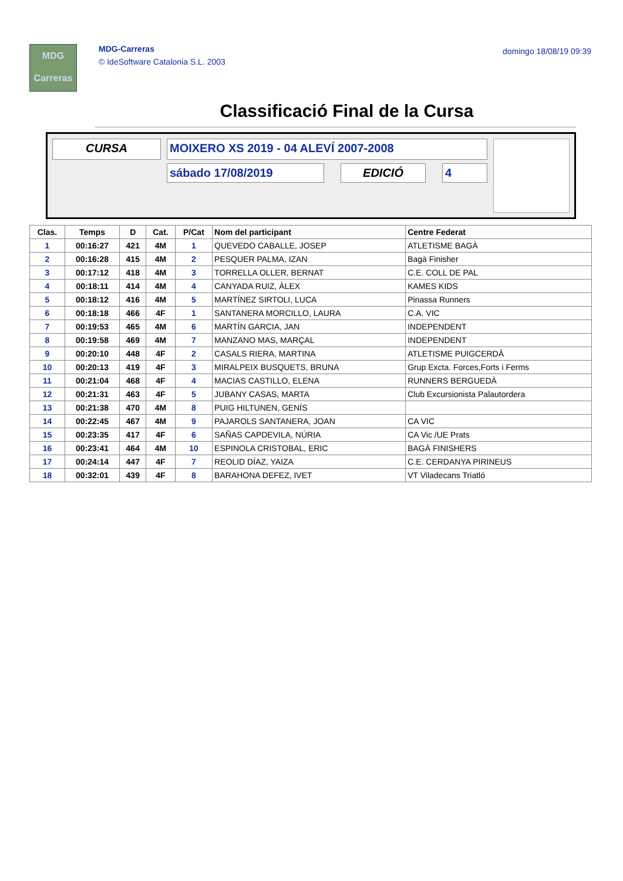MDG
Carreras
MDG-Carreras
© IdeSoftware Catalonia S.L. 2003
domingo 18/08/19 09:39
Classificació Final de la Cursa
CURSA MOIXERO XS 2019 - 04 ALEVÍ 2007-2008
sábado 17/08/2019 EDICIÓ 4
| Clas. | Temps | D | Cat. | P/Cat | Nom del participant | Centre Federat |
| --- | --- | --- | --- | --- | --- | --- |
| 1 | 00:16:27 | 421 | 4M | 1 | QUEVEDO CABALLE, JOSEP | ATLETISME BAGÀ |
| 2 | 00:16:28 | 415 | 4M | 2 | PESQUER PALMA, IZAN | Bagà Finisher |
| 3 | 00:17:12 | 418 | 4M | 3 | TORRELLA OLLER, BERNAT | C.E. COLL DE PAL |
| 4 | 00:18:11 | 414 | 4M | 4 | CANYADA RUIZ, ÀLEX | KAMES KIDS |
| 5 | 00:18:12 | 416 | 4M | 5 | MARTÍNEZ SIRTOLI, LUCA | Pinassa Runners |
| 6 | 00:18:18 | 466 | 4F | 1 | SANTANERA MORCILLO, LAURA | C.A. VIC |
| 7 | 00:19:53 | 465 | 4M | 6 | MARTÍN GARCIA, JAN | INDEPENDENT |
| 8 | 00:19:58 | 469 | 4M | 7 | MANZANO MAS, MARÇAL | INDEPENDENT |
| 9 | 00:20:10 | 448 | 4F | 2 | CASALS RIERA, MARTINA | ATLETISME PUIGCERDÀ |
| 10 | 00:20:13 | 419 | 4F | 3 | MIRALPEIX BUSQUETS, BRUNA | Grup Excta. Forces,Forts i Ferms |
| 11 | 00:21:04 | 468 | 4F | 4 | MACIAS CASTILLO, ELENA | RUNNERS BERGUEDÀ |
| 12 | 00:21:31 | 463 | 4F | 5 | JUBANY CASAS, MARTA | Club Excursionista Palautordera |
| 13 | 00:21:38 | 470 | 4M | 8 | PUIG HILTUNEN, GENÍS | |
| 14 | 00:22:45 | 467 | 4M | 9 | PAJAROLS SANTANERA, JOAN | CA VIC |
| 15 | 00:23:35 | 417 | 4F | 6 | SAÑAS CAPDEVILA, NÚRIA | CA Vic /UE Prats |
| 16 | 00:23:41 | 464 | 4M | 10 | ESPINOLA CRISTOBAL, ERIC | BAGÀ FINISHERS |
| 17 | 00:24:14 | 447 | 4F | 7 | REOLID DÍAZ, YAIZA | C.E. CERDANYA PIRINEUS |
| 18 | 00:32:01 | 439 | 4F | 8 | BARAHONA DEFEZ, IVET | VT Viladecans Triatló |